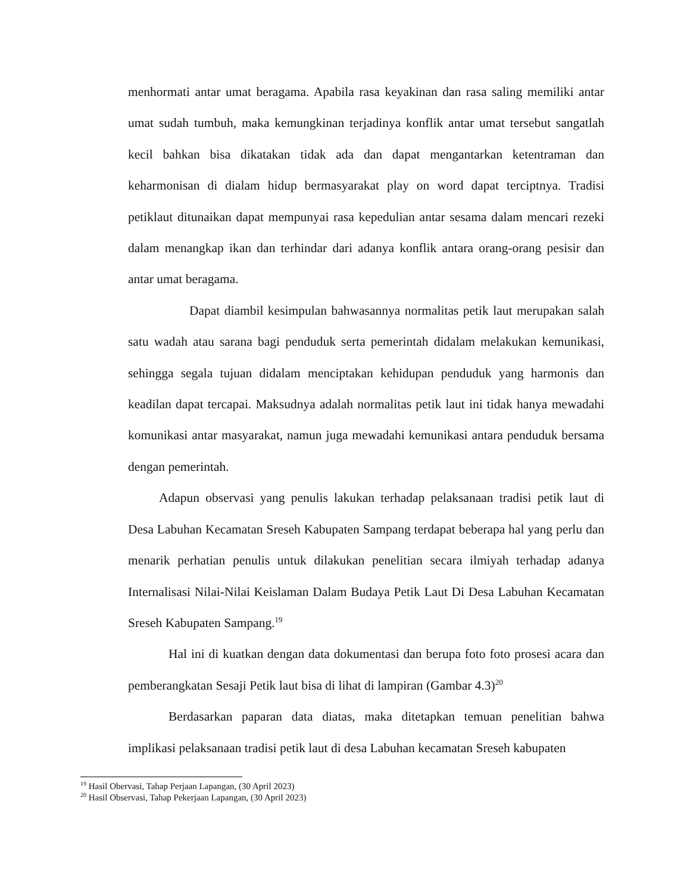menhormati antar umat beragama. Apabila rasa keyakinan dan rasa saling memiliki antar umat sudah tumbuh, maka kemungkinan terjadinya konflik antar umat tersebut sangatlah kecil bahkan bisa dikatakan tidak ada dan dapat mengantarkan ketentraman dan keharmonisan di dialam hidup bermasyarakat play on word dapat terciptnya. Tradisi petiklaut ditunaikan dapat mempunyai rasa kepedulian antar sesama dalam mencari rezeki dalam menangkap ikan dan terhindar dari adanya konflik antara orang-orang pesisir dan antar umat beragama.
Dapat diambil kesimpulan bahwasannya normalitas petik laut merupakan salah satu wadah atau sarana bagi penduduk serta pemerintah didalam melakukan kemunikasi, sehingga segala tujuan didalam menciptakan kehidupan penduduk yang harmonis dan keadilan dapat tercapai. Maksudnya adalah normalitas petik laut ini tidak hanya mewadahi komunikasi antar masyarakat, namun juga mewadahi kemunikasi antara penduduk bersama dengan pemerintah.
Adapun observasi yang penulis lakukan terhadap pelaksanaan tradisi petik laut di Desa Labuhan Kecamatan Sreseh Kabupaten Sampang terdapat beberapa hal yang perlu dan menarik perhatian penulis untuk dilakukan penelitian secara ilmiyah terhadap adanya Internalisasi Nilai-Nilai Keislaman Dalam Budaya Petik Laut Di Desa Labuhan Kecamatan Sreseh Kabupaten Sampang.<sup>19</sup>
Hal ini di kuatkan dengan data dokumentasi dan berupa foto foto prosesi acara dan pemberangkatan Sesaji Petik laut bisa di lihat di lampiran (Gambar 4.3)<sup>20</sup>
Berdasarkan paparan data diatas, maka ditetapkan temuan penelitian bahwa implikasi pelaksanaan tradisi petik laut di desa Labuhan kecamatan Sreseh kabupaten
<sup>19</sup> Hasil Obervasi, Tahap Perjaan Lapangan, (30 April 2023)
<sup>20</sup> Hasil Observasi, Tahap Pekerjaan Lapangan, (30 April 2023)